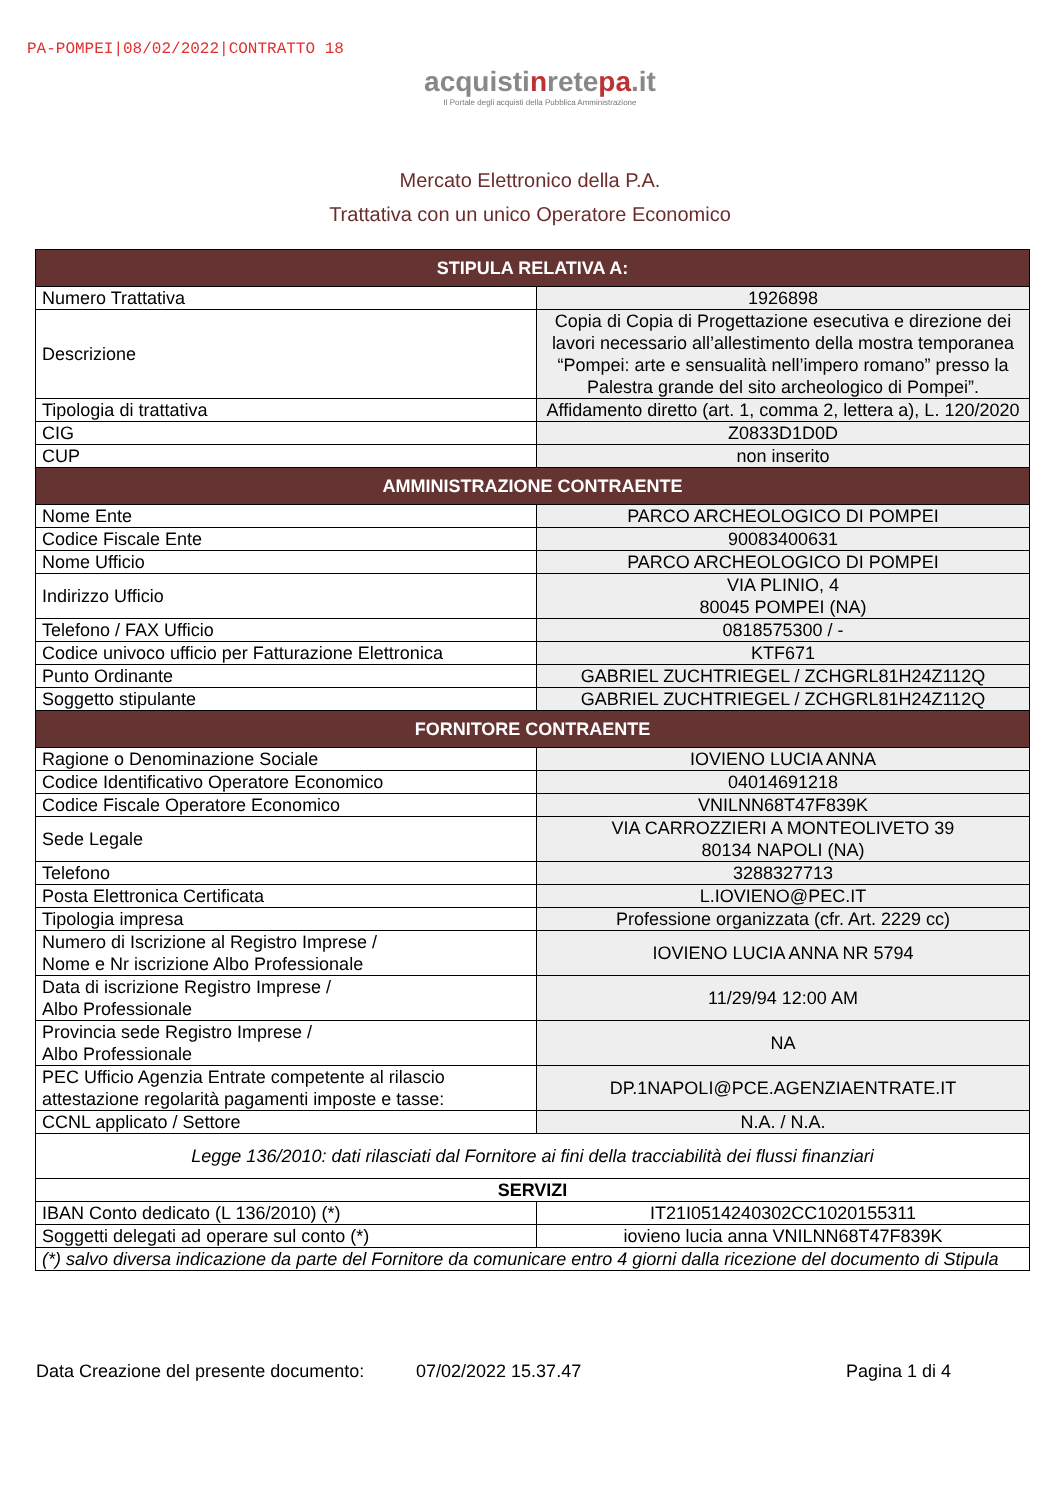PA-POMPEI|08/02/2022|CONTRATTO 18
acquistinretepa.it
Il Portale degli acquisti della Pubblica Amministrazione
Mercato Elettronico della P.A.
Trattativa con un unico Operatore Economico
| STIPULA RELATIVA A: | |
| --- | --- |
| Numero Trattativa | 1926898 |
| Descrizione | Copia di Copia di Progettazione esecutiva e direzione dei lavori necessario all’allestimento della mostra temporanea “Pompei: arte e sensualità nell’impero romano” presso la Palestra grande del sito archeologico di Pompei”. |
| Tipologia di trattativa | Affidamento diretto (art. 1, comma 2, lettera a), L. 120/2020 |
| CIG | Z0833D1D0D |
| CUP | non inserito |
| AMMINISTRAZIONE CONTRAENTE | |
| Nome Ente | PARCO ARCHEOLOGICO DI POMPEI |
| Codice Fiscale Ente | 90083400631 |
| Nome Ufficio | PARCO ARCHEOLOGICO DI POMPEI |
| Indirizzo Ufficio | VIA PLINIO, 4 80045 POMPEI (NA) |
| Telefono / FAX Ufficio | 0818575300 / - |
| Codice univoco ufficio per Fatturazione Elettronica | KTF671 |
| Punto Ordinante | GABRIEL ZUCHTRIEGEL / ZCHGRL81H24Z112Q |
| Soggetto stipulante | GABRIEL ZUCHTRIEGEL / ZCHGRL81H24Z112Q |
| FORNITORE CONTRAENTE | |
| Ragione o Denominazione Sociale | IOVIENO LUCIA ANNA |
| Codice Identificativo Operatore Economico | 04014691218 |
| Codice Fiscale Operatore Economico | VNILNN68T47F839K |
| Sede Legale | VIA CARROZZIERI A MONTEOLIVETO 39 80134 NAPOLI (NA) |
| Telefono | 3288327713 |
| Posta Elettronica Certificata | L.IOVIENO@PEC.IT |
| Tipologia impresa | Professione organizzata (cfr. Art. 2229 cc) |
| Numero di Iscrizione al Registro Imprese / Nome e Nr iscrizione Albo Professionale | IOVIENO LUCIA ANNA NR 5794 |
| Data di iscrizione Registro Imprese / Albo Professionale | 11/29/94 12:00 AM |
| Provincia sede Registro Imprese / Albo Professionale | NA |
| PEC Ufficio Agenzia Entrate competente al rilascio attestazione regolarità pagamenti imposte e tasse: | DP.1NAPOLI@PCE.AGENZIAENTRATE.IT |
| CCNL applicato / Settore | N.A. / N.A. |
| Legge 136/2010: dati rilasciati dal Fornitore ai fini della tracciabilità dei flussi finanziari | |
| SERVIZI | |
| IBAN Conto dedicato (L 136/2010) (*) | IT21I0514240302CC1020155311 |
| Soggetti delegati ad operare sul conto (*) | iovieno lucia anna VNILNN68T47F839K |
| (*) salvo diversa indicazione da parte del Fornitore da comunicare entro 4 giorni dalla ricezione del documento di Stipula | |
Data Creazione del presente documento: 07/02/2022 15.37.47 Pagina 1 di 4